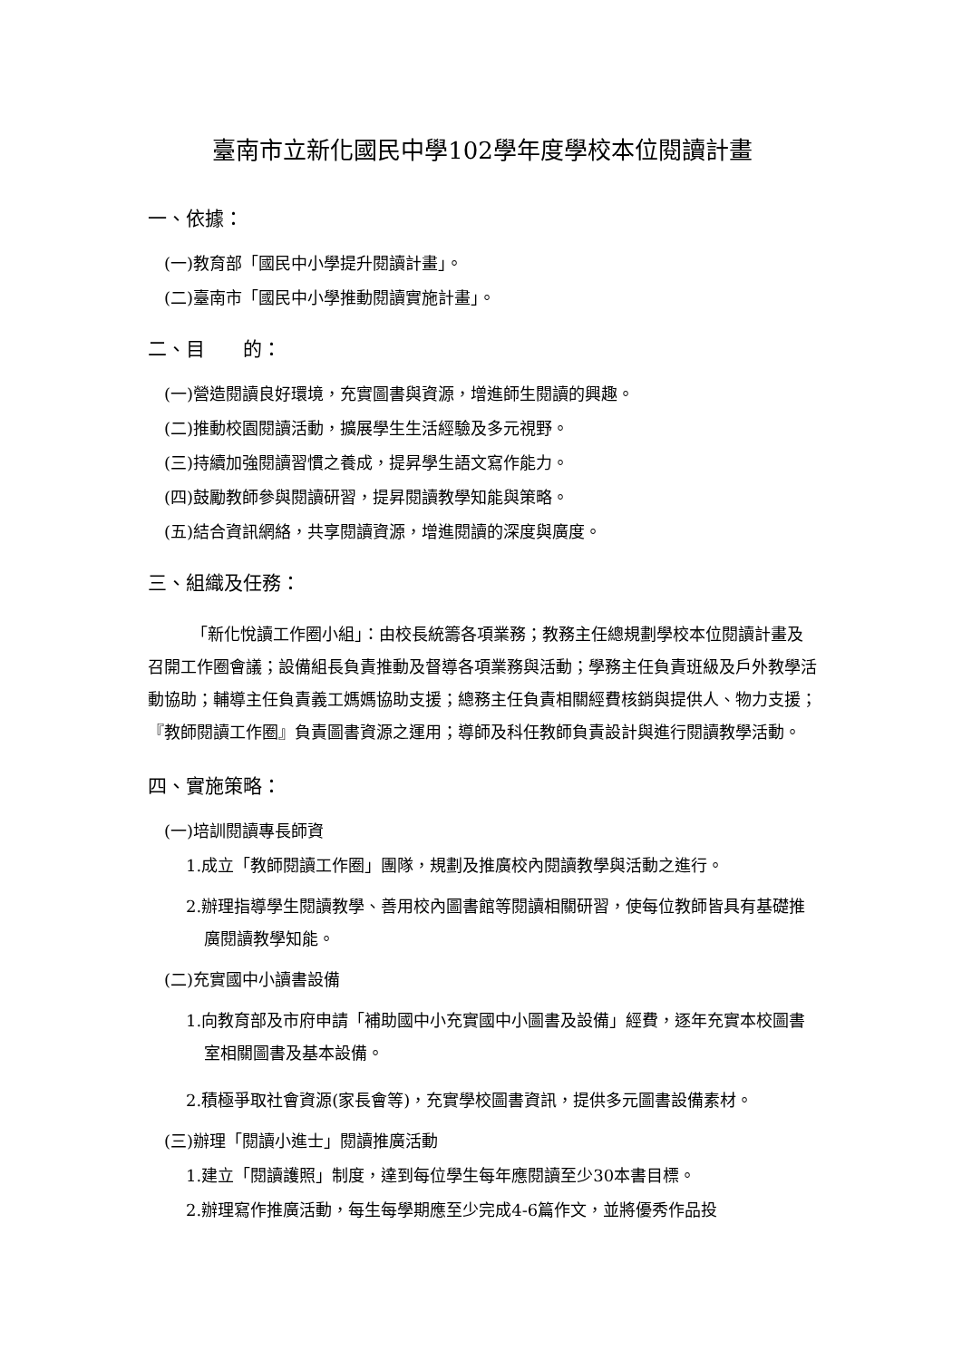臺南市立新化國民中學102學年度學校本位閱讀計畫
一、依據：
(一)教育部「國民中小學提升閱讀計畫」。
(二)臺南市「國民中小學推動閱讀實施計畫」。
二、目　　的：
(一)營造閱讀良好環境，充實圖書與資源，增進師生閱讀的興趣。
(二)推動校園閱讀活動，擴展學生生活經驗及多元視野。
(三)持續加強閱讀習慣之養成，提昇學生語文寫作能力。
(四)鼓勵教師參與閱讀研習，提昇閱讀教學知能與策略。
(五)結合資訊網絡，共享閱讀資源，增進閱讀的深度與廣度。
三、組織及任務：
「新化悅讀工作圈小組」：由校長統籌各項業務；教務主任總規劃學校本位閱讀計畫及召開工作圈會議；設備組長負責推動及督導各項業務與活動；學務主任負責班級及戶外教學活動協助；輔導主任負責義工媽媽協助支援；總務主任負責相關經費核銷與提供人、物力支援；『教師閱讀工作圈』負責圖書資源之運用；導師及科任教師負責設計與進行閱讀教學活動。
四、實施策略：
(一)培訓閱讀專長師資
1.成立「教師閱讀工作圈」團隊，規劃及推廣校內閱讀教學與活動之進行。
2.辦理指導學生閱讀教學、善用校內圖書館等閱讀相關研習，使每位教師皆具有基礎推廣閱讀教學知能。
(二)充實國中小讀書設備
1.向教育部及市府申請「補助國中小充實國中小圖書及設備」經費，逐年充實本校圖書室相關圖書及基本設備。
2.積極爭取社會資源(家長會等)，充實學校圖書資訊，提供多元圖書設備素材。
(三)辦理「閱讀小進士」閱讀推廣活動
1.建立「閱讀護照」制度，達到每位學生每年應閱讀至少30本書目標。
2.辦理寫作推廣活動，每生每學期應至少完成4-6篇作文，並將優秀作品投